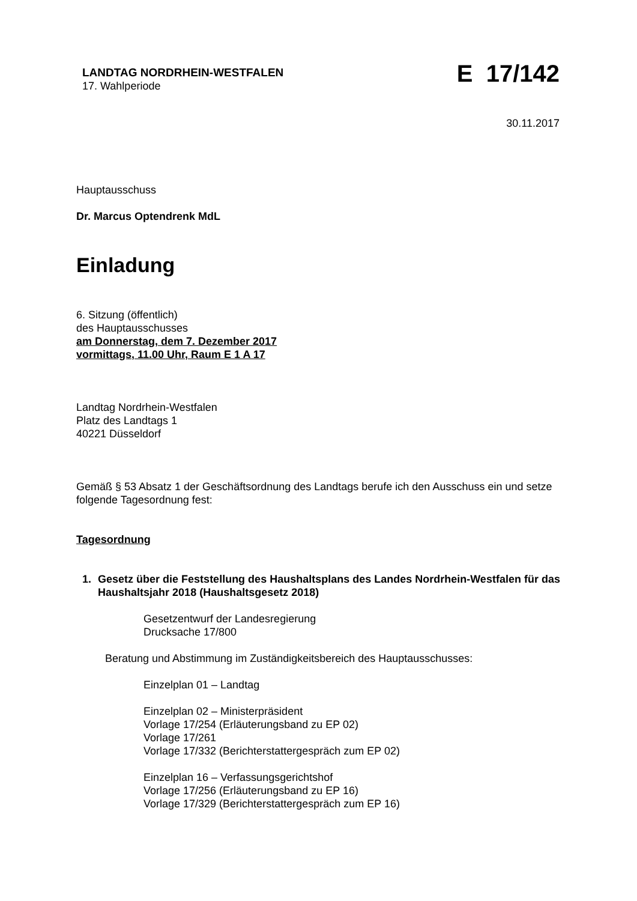LANDTAG NORDRHEIN-WESTFALEN
17. Wahlperiode
E 17/142
30.11.2017
Hauptausschuss
Dr. Marcus Optendrenk MdL
Einladung
6. Sitzung (öffentlich)
des Hauptausschusses
am Donnerstag, dem 7. Dezember 2017
vormittags, 11.00 Uhr, Raum E 1 A 17
Landtag Nordrhein-Westfalen
Platz des Landtags 1
40221 Düsseldorf
Gemäß § 53 Absatz 1 der Geschäftsordnung des Landtags berufe ich den Ausschuss ein und setze folgende Tagesordnung fest:
Tagesordnung
1. Gesetz über die Feststellung des Haushaltsplans des Landes Nordrhein-Westfalen für das Haushaltsjahr 2018 (Haushaltsgesetz 2018)
Gesetzentwurf der Landesregierung
Drucksache 17/800
Beratung und Abstimmung im Zuständigkeitsbereich des Hauptausschusses:
Einzelplan 01 – Landtag
Einzelplan 02 – Ministerpräsident
Vorlage 17/254 (Erläuterungsband zu EP 02)
Vorlage 17/261
Vorlage 17/332 (Berichterstattergespräch zum EP 02)
Einzelplan 16 – Verfassungsgerichtshof
Vorlage 17/256 (Erläuterungsband zu EP 16)
Vorlage 17/329 (Berichterstattergespräch zum EP 16)